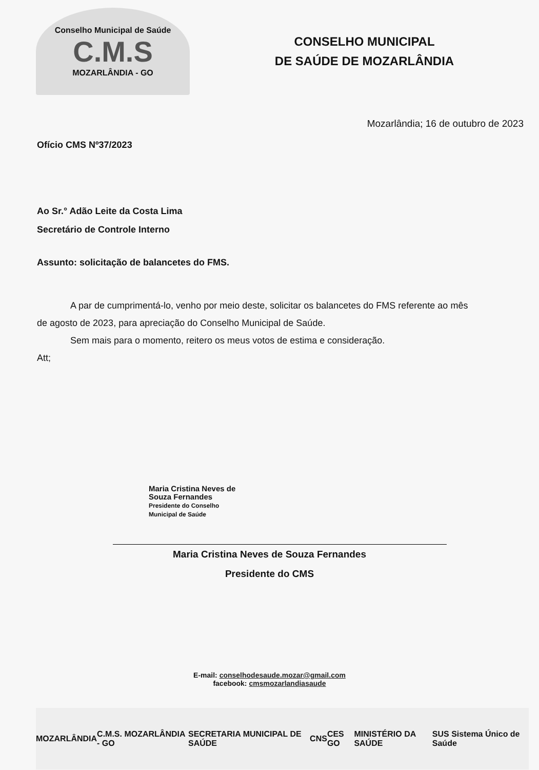Conselho Municipal de Saúde
C.M.S
MOZARLÂNDIA - GO
CONSELHO MUNICIPAL
DE SAÚDE DE MOZARLÂNDIA
Mozarlândia; 16 de outubro de 2023
Ofício CMS Nº37/2023
Ao Sr.° Adão Leite da Costa Lima
Secretário de Controle Interno
Assunto: solicitação de balancetes do FMS.
A par de cumprimentá-lo, venho por meio deste, solicitar os balancetes do FMS referente ao mês
de agosto de 2023, para apreciação do Conselho Municipal de Saúde.
Sem mais para o momento, reitero os meus votos de estima e consideração.
Att;
Maria Cristina Neves de
Souza Fernandes
Presidente do Conselho
Municipal de Saúde
Maria Cristina Neves de Souza Fernandes
Presidente do CMS
E-mail: conselhodesaude.mozar@gmail.com
facebook: cmsmozarlandiasaude
MOZARLÂNDIA C.M.S. MOZARLÂNDIA - GO SECRETARIA MUNICIPAL DE SAÚDE CNS CES GO MINISTÉRIO DA SAÚDE SUS Sistema Único de Saúde